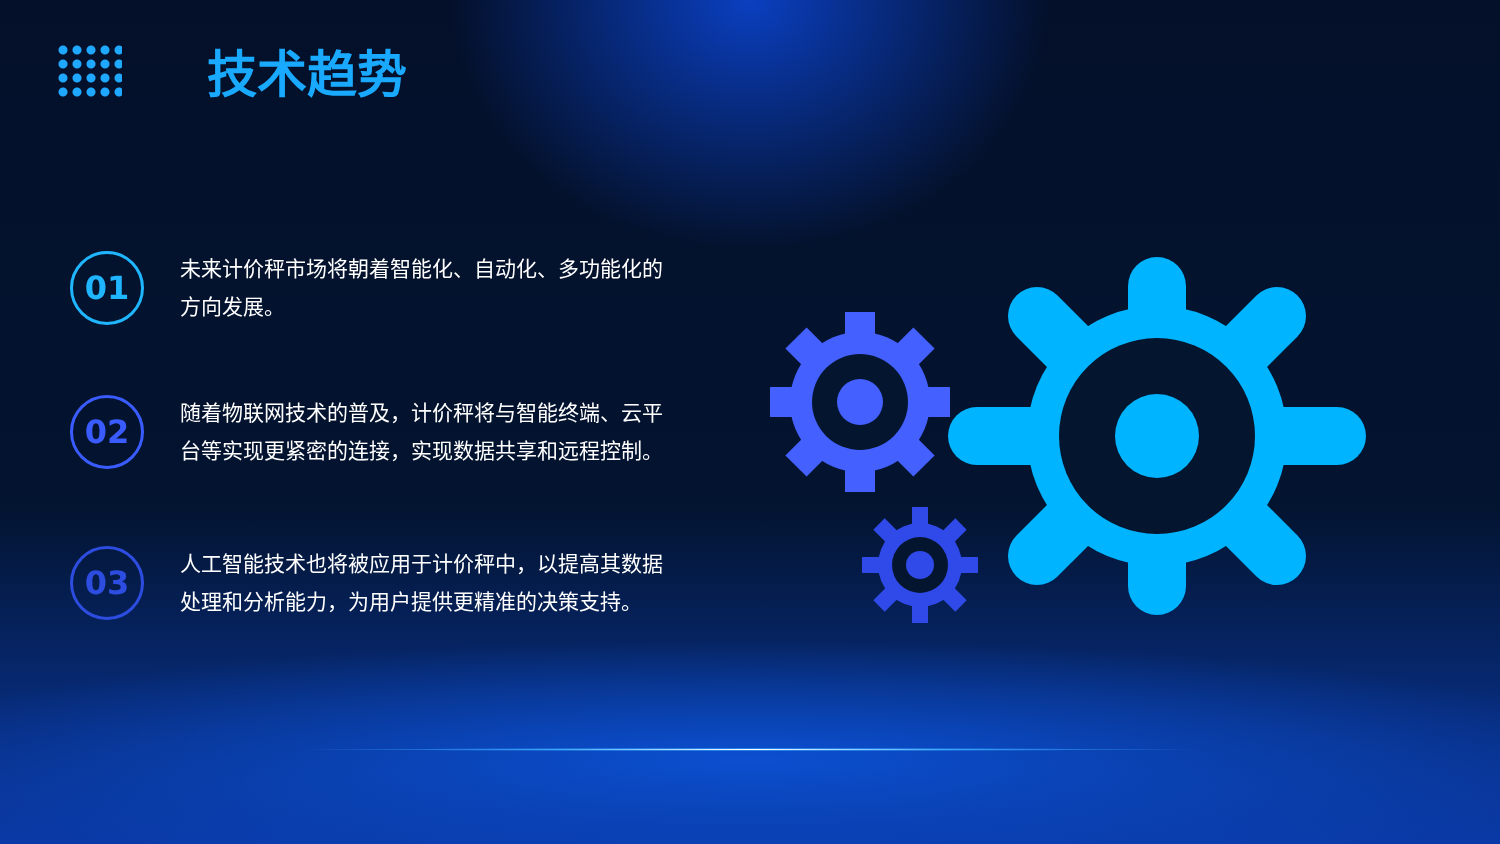技术趋势
01
未来计价秤市场将朝着智能化、自动化、多功能化的方向发展。
02
随着物联网技术的普及，计价秤将与智能终端、云平台等实现更紧密的连接，实现数据共享和远程控制。
03
人工智能技术也将被应用于计价秤中，以提高其数据处理和分析能力，为用户提供更精准的决策支持。